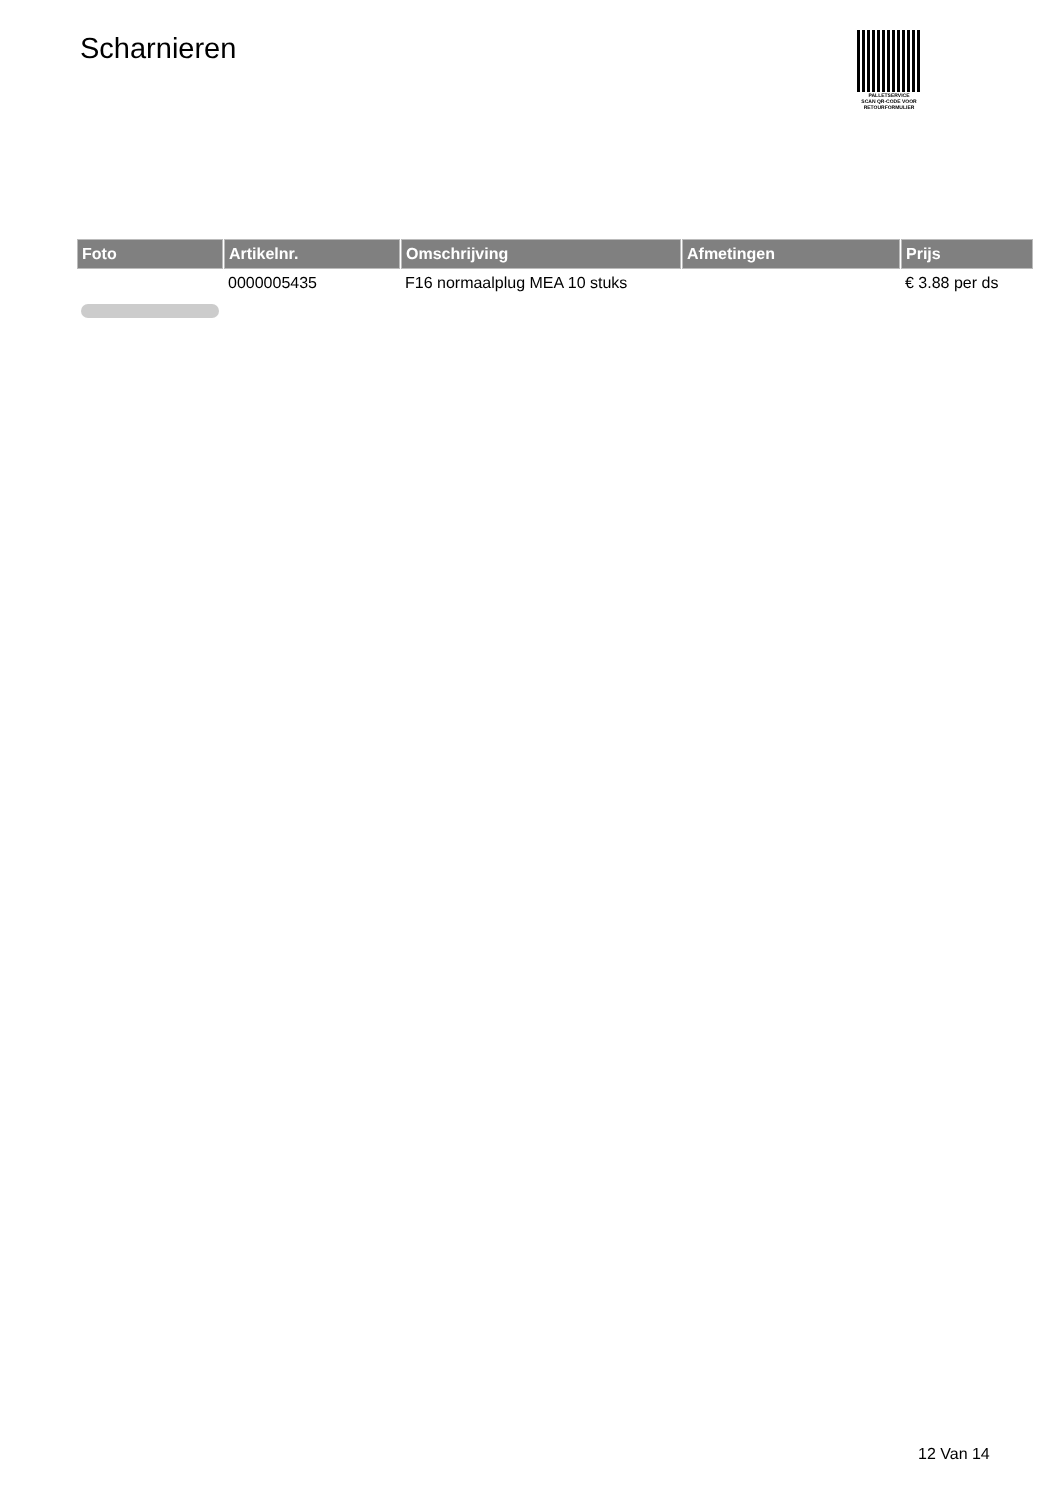Scharnieren
PALLETSERVICE
SCAN QR-CODE VOOR RETOURFORMULIER
| Foto | Artikelnr. | Omschrijving | Afmetingen | Prijs |
| --- | --- | --- | --- | --- |
| | 0000005435 | F16 normaalplug MEA 10 stuks | | € 3.88 per ds |
12 Van 14